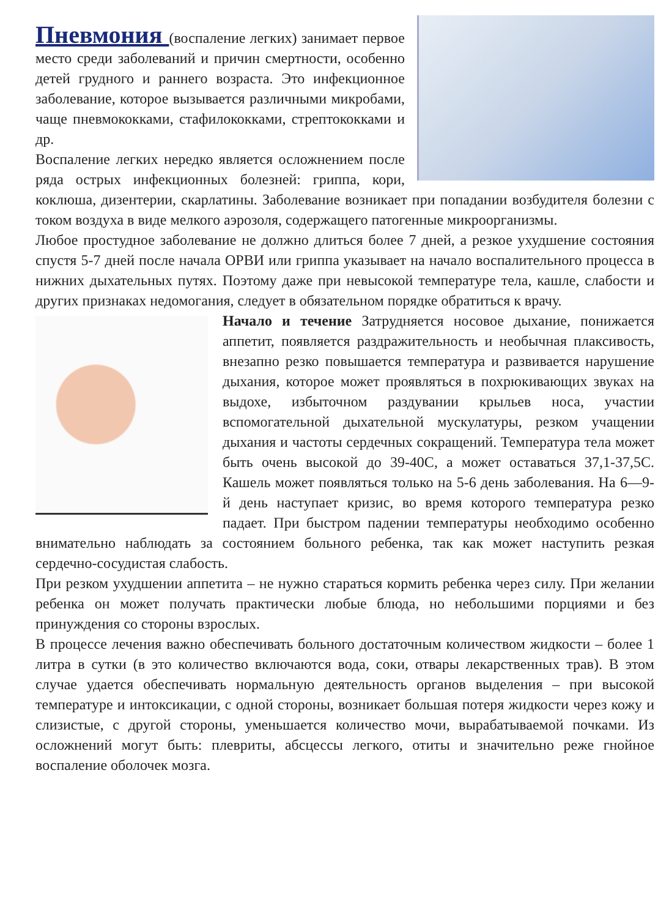Пневмония (воспаление легких) занимает первое место среди заболеваний и причин смертности, особенно детей грудного и раннего возраста. Это инфекционное заболевание, которое вызывается различными микробами, чаще пневмококками, стафилококками, стрептококками и др.
Воспаление легких нередко является осложнением после ряда острых инфекционных болезней: гриппа, кори, коклюша, дизентерии, скарлатины. Заболевание возникает при попадании возбудителя болезни с током воздуха в виде мелкого аэрозоля, содержащего патогенные микроорганизмы.
Любое простудное заболевание не должно длиться более 7 дней, а резкое ухудшение состояния спустя 5-7 дней после начала ОРВИ или гриппа указывает на начало воспалительного процесса в нижних дыхательных путях. Поэтому даже при невысокой температуре тела, кашле, слабости и других признаках недомогания, следует в обязательном порядке обратиться к врачу.
Начало и течение Затрудняется носовое дыхание, понижается аппетит, появляется раздражительность и необычная плаксивость, внезапно резко повышается температура и развивается нарушение дыхания, которое может проявляться в похрюкивающих звуках на выдохе, избыточном раздувании крыльев носа, участии вспомогательной дыхательной мускулатуры, резком учащении дыхания и частоты сердечных сокращений. Температура тела может быть очень высокой до 39-40С, а может оставаться 37,1-37,5С. Кашель может появляться только на 5-6 день заболевания. На 6—9-й день наступает кризис, во время которого температура резко падает. При быстром падении температуры необходимо особенно внимательно наблюдать за состоянием больного ребенка, так как может наступить резкая сердечно-сосудистая слабость.
При резком ухудшении аппетита – не нужно стараться кормить ребенка через силу. При желании ребенка он может получать практически любые блюда, но небольшими порциями и без принуждения со стороны взрослых.
В процессе лечения важно обеспечивать больного достаточным количеством жидкости – более 1 литра в сутки (в это количество включаются вода, соки, отвары лекарственных трав). В этом случае удается обеспечивать нормальную деятельность органов выделения – при высокой температуре и интоксикации, с одной стороны, возникает большая потеря жидкости через кожу и слизистые, с другой стороны, уменьшается количество мочи, вырабатываемой почками. Из осложнений могут быть: плевриты, абсцессы легкого, отиты и значительно реже гнойное воспаление оболочек мозга.